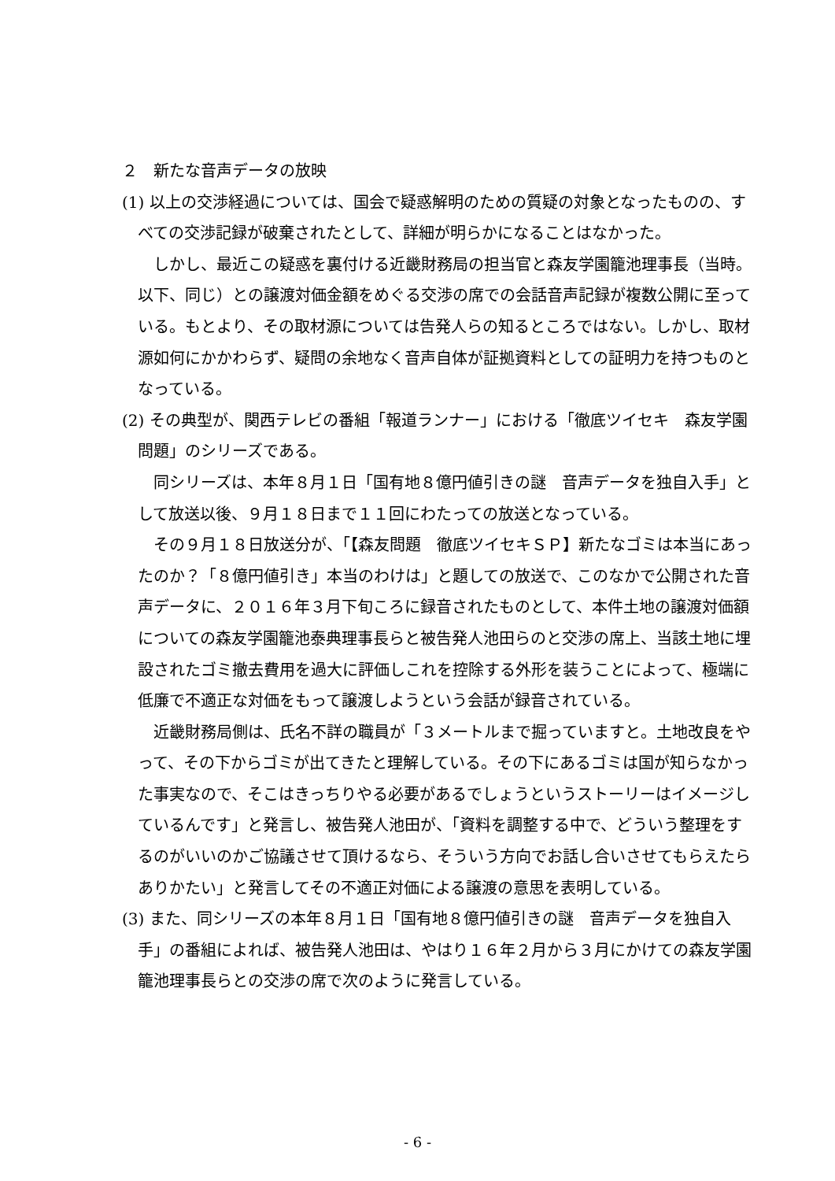２　新たな音声データの放映
(1) 以上の交渉経過については、国会で疑惑解明のための質疑の対象となったものの、すべての交渉記録が破棄されたとして、詳細が明らかになることはなかった。
しかし、最近この疑惑を裏付ける近畿財務局の担当官と森友学園籠池理事長（当時。以下、同じ）との譲渡対価金額をめぐる交渉の席での会話音声記録が複数公開に至っている。もとより、その取材源については告発人らの知るところではない。しかし、取材源如何にかかわらず、疑問の余地なく音声自体が証拠資料としての証明力を持つものとなっている。
(2) その典型が、関西テレビの番組「報道ランナー」における「徹底ツイセキ　森友学園問題」のシリーズである。
同シリーズは、本年８月１日「国有地８億円値引きの謎　音声データを独自入手」として放送以後、９月１８日まで１１回にわたっての放送となっている。
その９月１８日放送分が、「【森友問題　徹底ツイセキＳＰ】新たなゴミは本当にあったのか？「８億円値引き」本当のわけは」と題しての放送で、このなかで公開された音声データに、２０１６年３月下旬ころに録音されたものとして、本件土地の譲渡対価額についての森友学園籠池泰典理事長らと被告発人池田らのと交渉の席上、当該土地に埋設されたゴミ撤去費用を過大に評価しこれを控除する外形を装うことによって、極端に低廉で不適正な対価をもって譲渡しようという会話が録音されている。
近畿財務局側は、氏名不詳の職員が「３メートルまで掘っていますと。土地改良をやって、その下からゴミが出てきたと理解している。その下にあるゴミは国が知らなかった事実なので、そこはきっちりやる必要があるでしょうというストーリーはイメージしているんです」と発言し、被告発人池田が、「資料を調整する中で、どういう整理をするのがいいのかご協議させて頂けるなら、そういう方向でお話し合いさせてもらえたらありかたい」と発言してその不適正対価による譲渡の意思を表明している。
(3) また、同シリーズの本年８月１日「国有地８億円値引きの謎　音声データを独自入手」の番組によれば、被告発人池田は、やはり１６年２月から３月にかけての森友学園籠池理事長らとの交渉の席で次のように発言している。
- 6 -